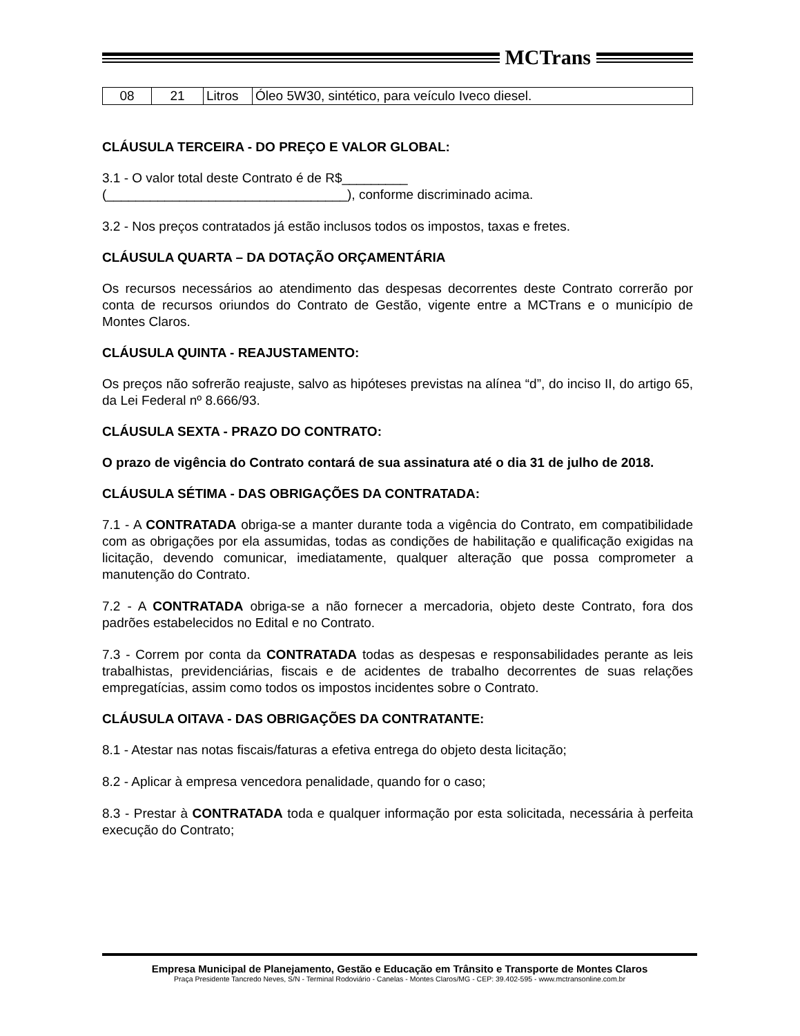MCTrans
| 08 | 21 | Litros | Óleo 5W30, sintético, para veículo Iveco diesel. |
CLÁUSULA TERCEIRA - DO PREÇO E VALOR GLOBAL:
3.1 - O valor total deste Contrato é de R$_________
(_________________________________), conforme discriminado acima.
3.2 - Nos preços contratados já estão inclusos todos os impostos, taxas e fretes.
CLÁUSULA QUARTA – DA DOTAÇÃO ORÇAMENTÁRIA
Os recursos necessários ao atendimento das despesas decorrentes deste Contrato correrão por conta de recursos oriundos do Contrato de Gestão, vigente entre a MCTrans e o município de Montes Claros.
CLÁUSULA QUINTA - REAJUSTAMENTO:
Os preços não sofrerão reajuste, salvo as hipóteses previstas na alínea “d”, do inciso II, do artigo 65, da Lei Federal nº 8.666/93.
CLÁUSULA SEXTA - PRAZO DO CONTRATO:
O prazo de vigência do Contrato contará de sua assinatura até o dia 31 de julho de 2018.
CLÁUSULA SÉTIMA - DAS OBRIGAÇÕES DA CONTRATADA:
7.1 - A CONTRATADA obriga-se a manter durante toda a vigência do Contrato, em compatibilidade com as obrigações por ela assumidas, todas as condições de habilitação e qualificação exigidas na licitação, devendo comunicar, imediatamente, qualquer alteração que possa comprometer a manutenção do Contrato.
7.2 - A CONTRATADA obriga-se a não fornecer a mercadoria, objeto deste Contrato, fora dos padrões estabelecidos no Edital e no Contrato.
7.3 - Correm por conta da CONTRATADA todas as despesas e responsabilidades perante as leis trabalhistas, previdenciárias, fiscais e de acidentes de trabalho decorrentes de suas relações empregatícias, assim como todos os impostos incidentes sobre o Contrato.
CLÁUSULA OITAVA - DAS OBRIGAÇÕES DA CONTRATANTE:
8.1 - Atestar nas notas fiscais/faturas a efetiva entrega do objeto desta licitação;
8.2 - Aplicar à empresa vencedora penalidade, quando for o caso;
8.3 - Prestar à CONTRATADA toda e qualquer informação por esta solicitada, necessária à perfeita execução do Contrato;
Empresa Municipal de Planejamento, Gestão e Educação em Trânsito e Transporte de Montes Claros
Praça Presidente Tancredo Neves, S/N - Terminal Rodoviário - Canelas - Montes Claros/MG - CEP: 39.402-595 - www.mctransonline.com.br